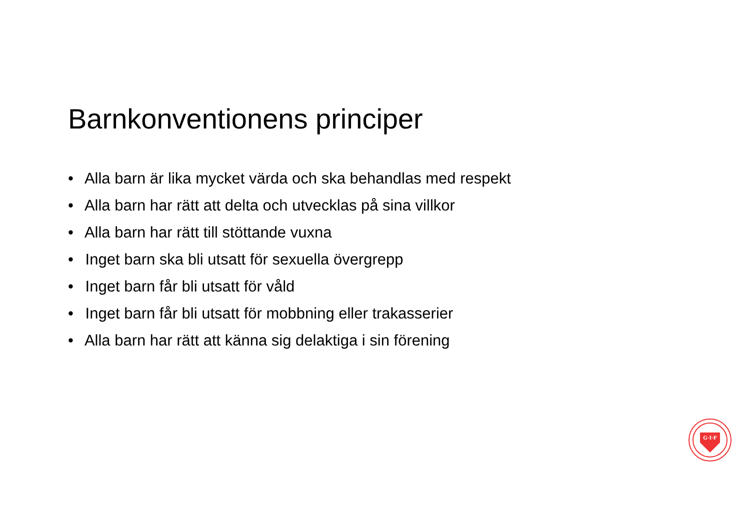Barnkonventionens principer
• Alla barn är lika mycket värda och ska behandlas med respekt
• Alla barn har rätt att delta och utvecklas på sina villkor
• Alla barn har rätt till stöttande vuxna
• Inget barn ska bli utsatt för sexuella övergrepp
• Inget barn får bli utsatt för våld
• Inget barn får bli utsatt för mobbning eller trakasserier
• Alla barn har rätt att känna sig delaktiga i sin förening
G·I·F